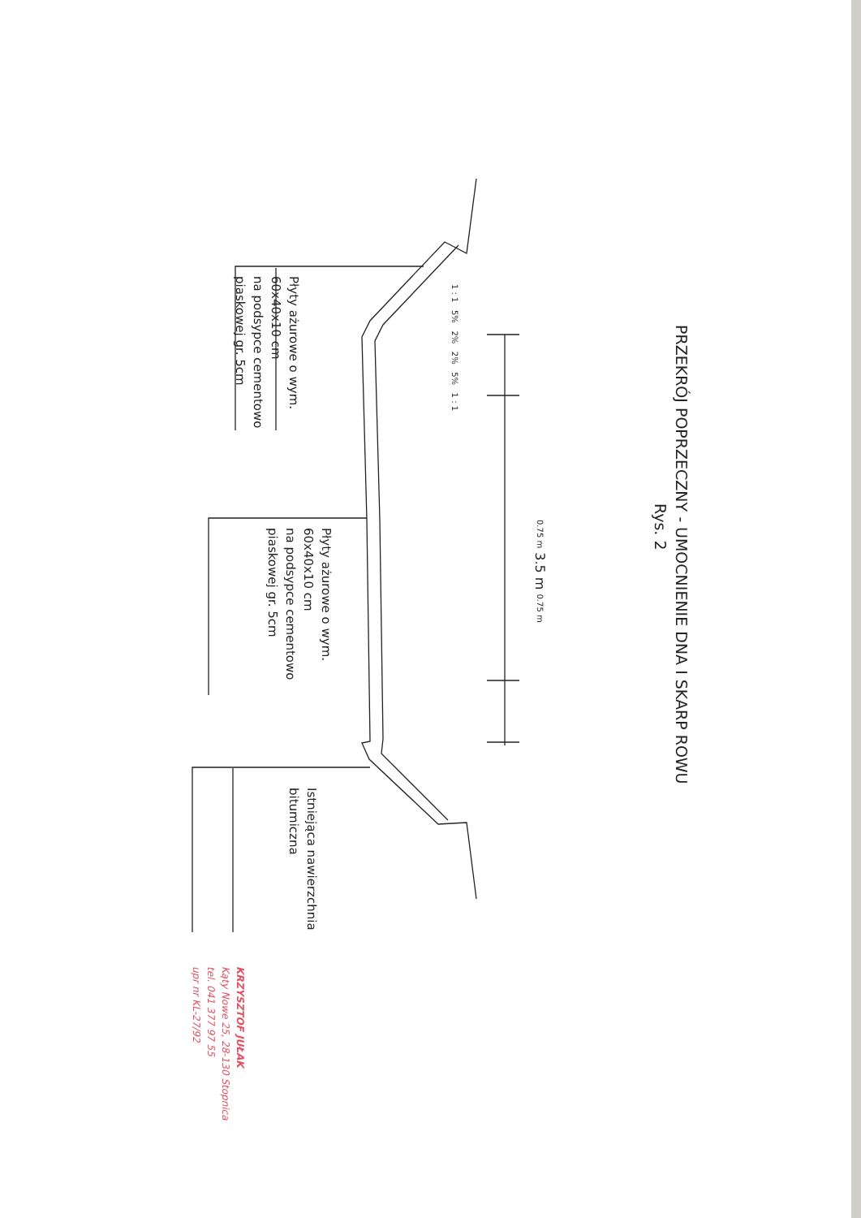PRZEKRÓJ POPRZECZNY - UMOCNIENIE DNA I SKARP ROWU
Rys. 2
0.75 m 3.5 m 0.75 m
1 : 1 5% 2% 2% 5% 1 : 1
Płyty ażurowe o wym.
60x40x10 cm
na podsypce cementowo
piaskowej gr. 5cm
Istniejąca nawierzchnia
bitumiczna
Płyty ażurowe o wym.
60x40x10 cm
na podsypce cementowo
piaskowej gr. 5cm
KRZYSZTOF JUŁAK
Kąty Nowe 25, 28-130 Stopnica
tel. 041 377 97 55
upr nr KL-27/92